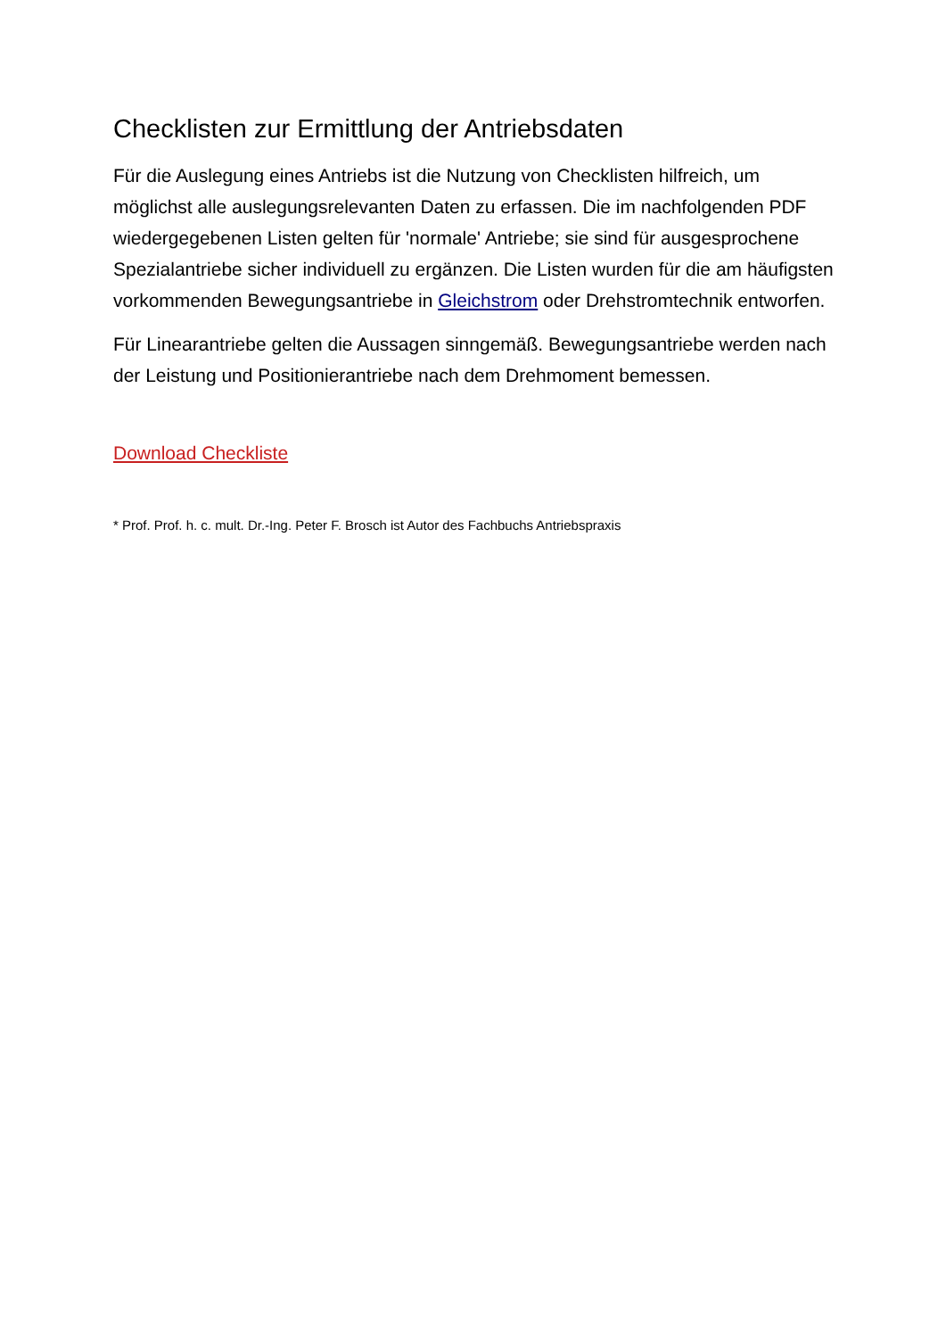Checklisten zur Ermittlung der Antriebsdaten
Für die Auslegung eines Antriebs ist die Nutzung von Checklisten hilfreich, um möglichst alle auslegungsrelevanten Daten zu erfassen. Die im nachfolgenden PDF wiedergegebenen Listen gelten für 'normale' Antriebe; sie sind für ausgesprochene Spezialantriebe sicher individuell zu ergänzen. Die Listen wurden für die am häufigsten vorkommenden Bewegungsantriebe in Gleichstrom oder Drehstromtechnik entworfen.
Für Linearantriebe gelten die Aussagen sinngemäß. Bewegungsantriebe werden nach der Leistung und Positionierantriebe nach dem Drehmoment bemessen.
Download Checkliste
* Prof. Prof. h. c. mult. Dr.-Ing. Peter F. Brosch ist Autor des Fachbuchs Antriebspraxis